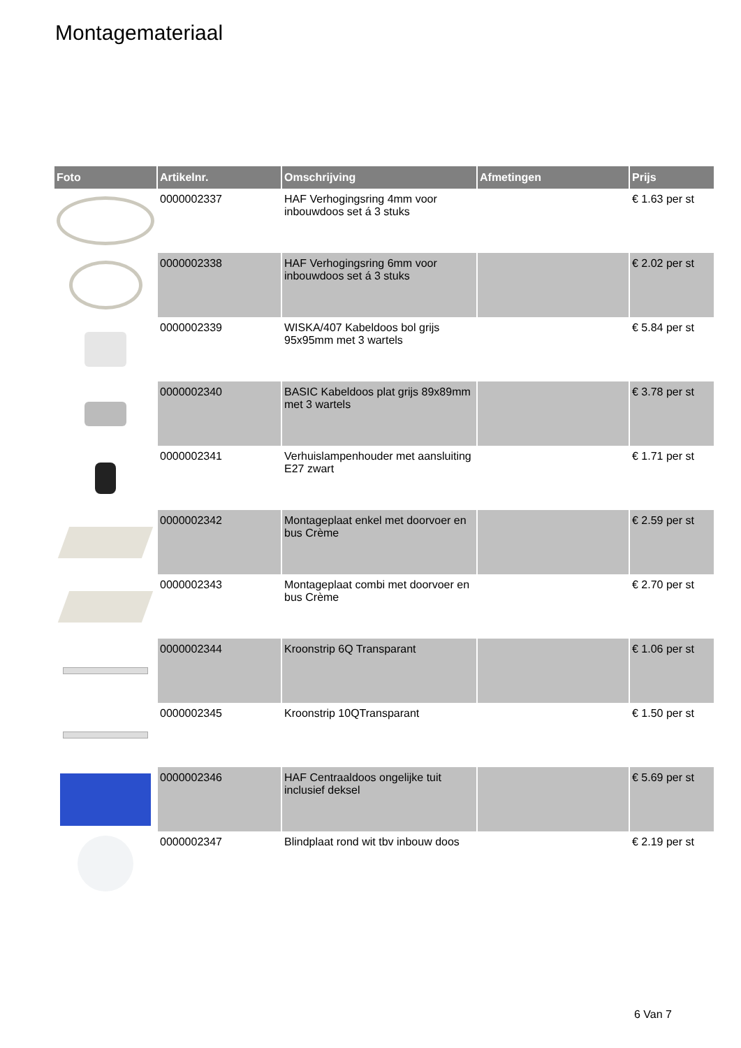Montagemateriaal
| Foto | Artikelnr. | Omschrijving | Afmetingen | Prijs |
| --- | --- | --- | --- | --- |
| | 0000002337 | HAF Verhogingsring 4mm voor inbouwdoos set á 3 stuks | | € 1.63 per st |
| | 0000002338 | HAF Verhogingsring 6mm voor inbouwdoos set á 3 stuks | | € 2.02 per st |
| | 0000002339 | WISKA/407 Kabeldoos bol grijs 95x95mm met 3 wartels | | € 5.84 per st |
| | 0000002340 | BASIC Kabeldoos plat grijs 89x89mm met 3 wartels | | € 3.78 per st |
| | 0000002341 | Verhuislampenhouder met aansluiting E27 zwart | | € 1.71 per st |
| | 0000002342 | Montageplaat enkel met doorvoer en bus Crème | | € 2.59 per st |
| | 0000002343 | Montageplaat combi met doorvoer en bus Crème | | € 2.70 per st |
| | 0000002344 | Kroonstrip 6Q Transparant | | € 1.06 per st |
| | 0000002345 | Kroonstrip 10QTransparant | | € 1.50 per st |
| | 0000002346 | HAF Centraaldoos ongelijke tuit inclusief deksel | | € 5.69 per st |
| | 0000002347 | Blindplaat rond wit tbv inbouw doos | | € 2.19 per st |
6 Van 7